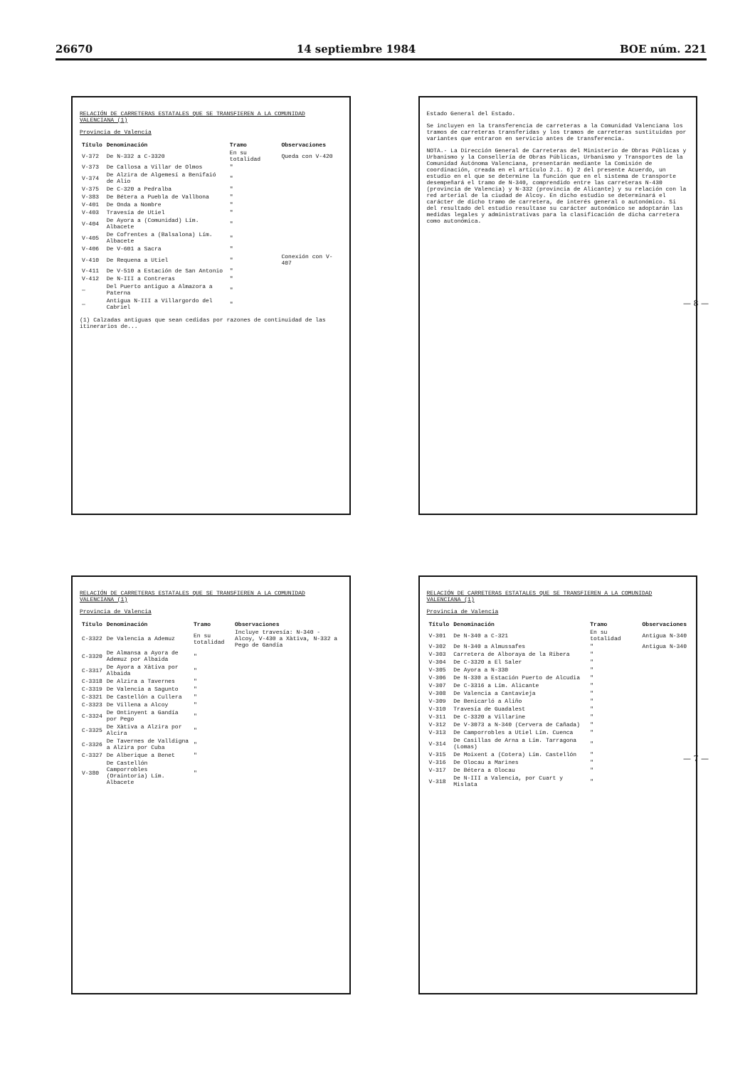26670 14 septiembre 1984 BOE núm. 221
RELACIÓN DE CARRETERAS ESTATALES QUE SE TRANSFIEREN A LA COMUNIDAD VALENCIANA (1)
Provincia de Valencia
| Título | Denominación | Tramo | Observaciones |
| --- | --- | --- | --- |
| V-372 | De N-332 a C-3320 | En su totalidad | Queda con V-420 |
| V-373 | De Callosa a Villar de Olmos | " | |
| V-374 | De Alzira de Algemesí a Benifaió de Alio | " | |
| V-375 | De C-320 a Pedralba | " | |
| V-383 | De Bétera a Puebla de Vallbona | " | |
| V-401 | De Onda a Nombre | " | |
| V-403 | Travesía de Utiel | " | |
| V-404 | De Ayora a (Comunidad) Lím. Albacete | " | |
| V-405 | De Cofrentes a (Balsalona) Lím. Albacete | " | |
| V-406 | De V-601 a Sacra | " | |
| V-410 | De Requena a Utiel | " | Conexión con V-407 |
| V-411 | De V-510 a Estación de San Antonio | " | |
| V-412 | De N-III a Contreras | " | |
| — | Del Puerto antiguo a Almazora a Paterna | " | |
| — | Antigua N-III a Villargordo del Cabriel | " | |
(1) Calzadas antiguas que sean cedidas por razones de continuidad de las itinerarios de...
Estado General del Estado.
Se incluyen en la transferencia de carreteras a la Comunidad Valenciana los tramos de carreteras transferidas y los tramos de carreteras sustituidas por variantes que entraron en servicio antes de transferencia.
NOTA.- La Dirección General de Carreteras del Ministerio de Obras Públicas y Urbanismo y la Consellería de Obras Públicas, Urbanismo y Transportes de la Comunidad Autónoma Valenciana, presentarán mediante la Comisión de coordinación, creada en el artículo 2.1. 6) 2 del presente Acuerdo, un estudio en el que se determine la función que en el sistema de transporte desempeñará el tramo de N-340, comprendido entre las carreteras N-430 (provincia de Valencia) y N-332 (provincia de Alicante) y su relación con la red arterial de la ciudad de Alcoy. En dicho estudio se determinará el carácter de dicho tramo de carretera, de interés general o autonómico. Si del resultado del estudio resultase su carácter autonómico se adoptarán las medidas legales y administrativas para la clasificación de dicha carretera como autonómica.
RELACIÓN DE CARRETERAS ESTATALES QUE SE TRANSFIEREN A LA COMUNIDAD VALENCIANA (1)
Provincia de Valencia
| Título | Denominación | Tramo | Observaciones |
| --- | --- | --- | --- |
| C-3322 | De Valencia a Ademuz | En su totalidad | Incluye travesía: N-340 - Alcoy, V-430 a Xàtiva, N-332 a Pego de Gandía |
| C-3320 | De Almansa a Ayora de Ademuz por Albaida | " | |
| C-3317 | De Ayora a Xàtiva por Albaida | " | |
| C-3318 | De Alzira a Tavernes | " | |
| C-3319 | De Valencia a Sagunto | " | |
| C-3321 | De Castellón a Cullera | " | |
| C-3323 | De Villena a Alcoy | " | |
| C-3324 | De Ontinyent a Gandía por Pego | " | |
| C-3325 | De Xàtiva a Alzira por Alcira | " | |
| C-3326 | De Tavernes de Valldigna a Alzira por Cuba | " | |
| C-3327 | De Alberique a Benet | " | |
| V-380 | De Castellón Camporrobles (Oraintoria) Lím. Albacete | " | |
RELACIÓN DE CARRETERAS ESTATALES QUE SE TRANSFIEREN A LA COMUNIDAD VALENCIANA (1)
Provincia de Valencia
| Título | Denominación | Tramo | Observaciones |
| --- | --- | --- | --- |
| V-301 | De N-340 a C-321 | En su totalidad | Antigua N-340 |
| V-302 | De N-340 a Almussafes | " | Antigua N-340 |
| V-303 | Carretera de Alboraya de la Ribera | " | |
| V-304 | De C-3320 a El Saler | " | |
| V-305 | De Ayora a N-330 | " | |
| V-306 | De N-330 a Estación Puerto de Alcudia | " | |
| V-307 | De C-3316 a Lím. Alicante | " | |
| V-308 | De Valencia a Cantavieja | " | |
| V-309 | De Benicarló a Aliño | " | |
| V-310 | Travesía de Guadalest | " | |
| V-311 | De C-3320 a Villarine | " | |
| V-312 | De V-3073 a N-340 (Cervera de Cañada) | " | |
| V-313 | De Camporrobles a Utiel Lím. Cuenca | " | |
| V-314 | De Casillas de Arna a Lím. Tarragona (Lomas) | " | |
| V-315 | De Moixent a (Cotera) Lím. Castellón | " | |
| V-316 | De Olocau a Marines | " | |
| V-317 | De Bétera a Olocau | " | |
| V-318 | De N-III a Valencia, por Cuart y Mislata | " | |
— 8 —
— 7 —